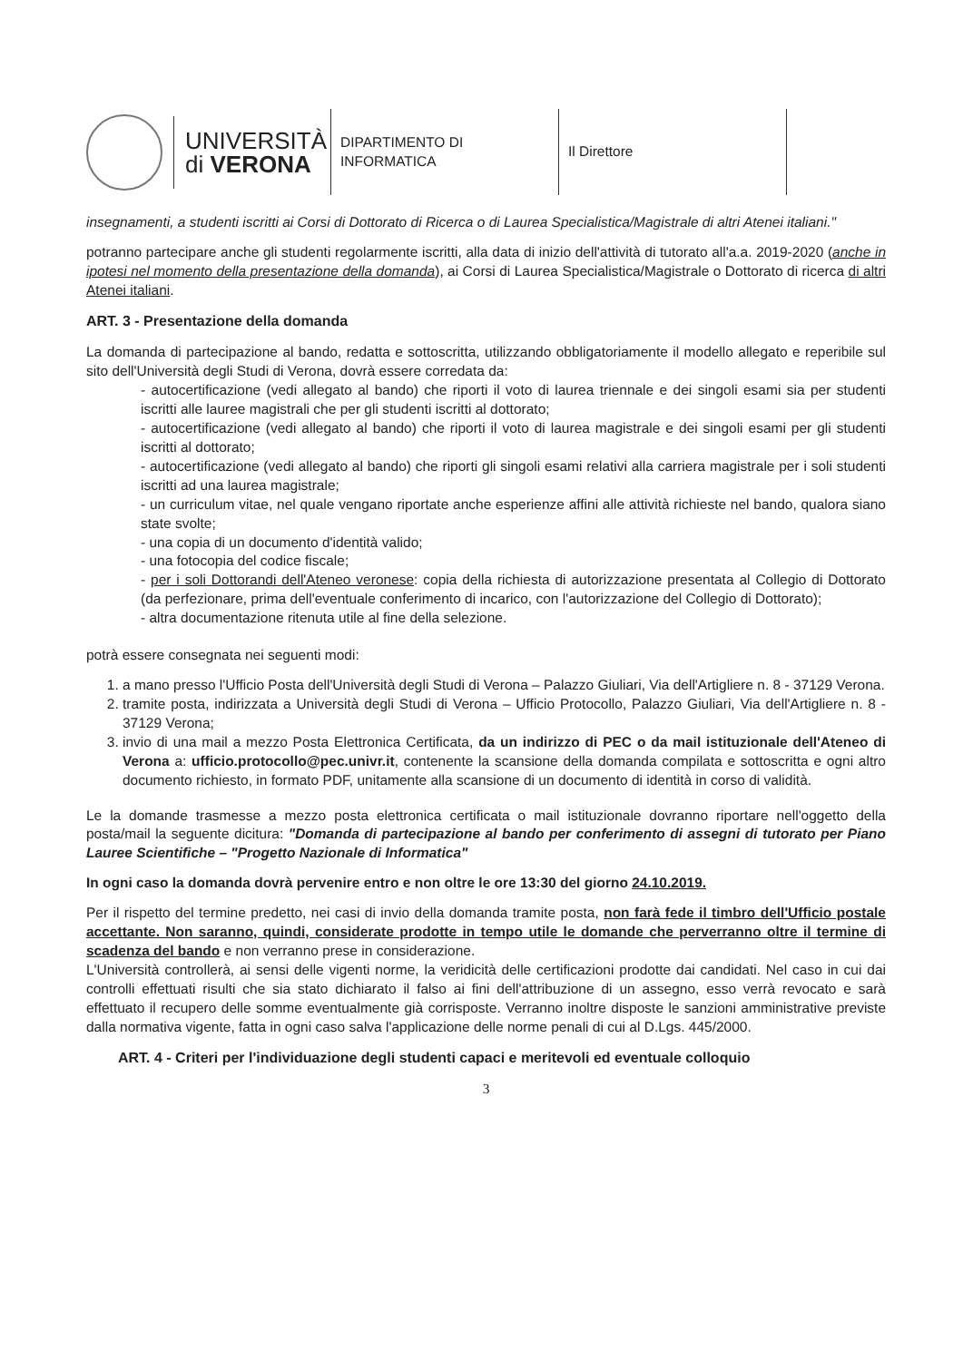UNIVERSITÀ
di VERONA
DIPARTIMENTO DI
INFORMATICA
Il Direttore
insegnamenti, a studenti iscritti ai Corsi di Dottorato di Ricerca o di Laurea Specialistica/Magistrale di altri Atenei italiani."
potranno partecipare anche gli studenti regolarmente iscritti, alla data di inizio dell'attività di tutorato all'a.a. 2019-2020 (anche in ipotesi nel momento della presentazione della domanda), ai Corsi di Laurea Specialistica/Magistrale o Dottorato di ricerca di altri Atenei italiani.
ART. 3 - Presentazione della domanda
La domanda di partecipazione al bando, redatta e sottoscritta, utilizzando obbligatoriamente il modello allegato e reperibile sul sito dell'Università degli Studi di Verona, dovrà essere corredata da:
- autocertificazione (vedi allegato al bando) che riporti il voto di laurea triennale e dei singoli esami sia per studenti iscritti alle lauree magistrali che per gli studenti iscritti al dottorato;
- autocertificazione (vedi allegato al bando) che riporti il voto di laurea magistrale e dei singoli esami per gli studenti iscritti al dottorato;
- autocertificazione (vedi allegato al bando) che riporti gli singoli esami relativi alla carriera magistrale per i soli studenti iscritti ad una laurea magistrale;
- un curriculum vitae, nel quale vengano riportate anche esperienze affini alle attività richieste nel bando, qualora siano state svolte;
- una copia di un documento d'identità valido;
- una fotocopia del codice fiscale;
- per i soli Dottorandi dell'Ateneo veronese: copia della richiesta di autorizzazione presentata al Collegio di Dottorato (da perfezionare, prima dell'eventuale conferimento di incarico, con l'autorizzazione del Collegio di Dottorato);
- altra documentazione ritenuta utile al fine della selezione.
potrà essere consegnata nei seguenti modi:
1. a mano presso l'Ufficio Posta dell'Università degli Studi di Verona – Palazzo Giuliari, Via dell'Artigliere n. 8 - 37129 Verona.
2. tramite posta, indirizzata a Università degli Studi di Verona – Ufficio Protocollo, Palazzo Giuliari, Via dell'Artigliere n. 8 - 37129 Verona;
3. invio di una mail a mezzo Posta Elettronica Certificata, da un indirizzo di PEC o da mail istituzionale dell'Ateneo di Verona a: ufficio.protocollo@pec.univr.it, contenente la scansione della domanda compilata e sottoscritta e ogni altro documento richiesto, in formato PDF, unitamente alla scansione di un documento di identità in corso di validità.
Le la domande trasmesse a mezzo posta elettronica certificata o mail istituzionale dovranno riportare nell'oggetto della posta/mail la seguente dicitura: "Domanda di partecipazione al bando per conferimento di assegni di tutorato per Piano Lauree Scientifiche – "Progetto Nazionale di Informatica"
In ogni caso la domanda dovrà pervenire entro e non oltre le ore 13:30 del giorno 24.10.2019.
Per il rispetto del termine predetto, nei casi di invio della domanda tramite posta, non farà fede il timbro dell'Ufficio postale accettante. Non saranno, quindi, considerate prodotte in tempo utile le domande che perverranno oltre il termine di scadenza del bando e non verranno prese in considerazione.
L'Università controllerà, ai sensi delle vigenti norme, la veridicità delle certificazioni prodotte dai candidati. Nel caso in cui dai controlli effettuati risulti che sia stato dichiarato il falso ai fini dell'attribuzione di un assegno, esso verrà revocato e sarà effettuato il recupero delle somme eventualmente già corrisposte. Verranno inoltre disposte le sanzioni amministrative previste dalla normativa vigente, fatta in ogni caso salva l'applicazione delle norme penali di cui al D.Lgs. 445/2000.
ART. 4 - Criteri per l'individuazione degli studenti capaci e meritevoli ed eventuale colloquio
3